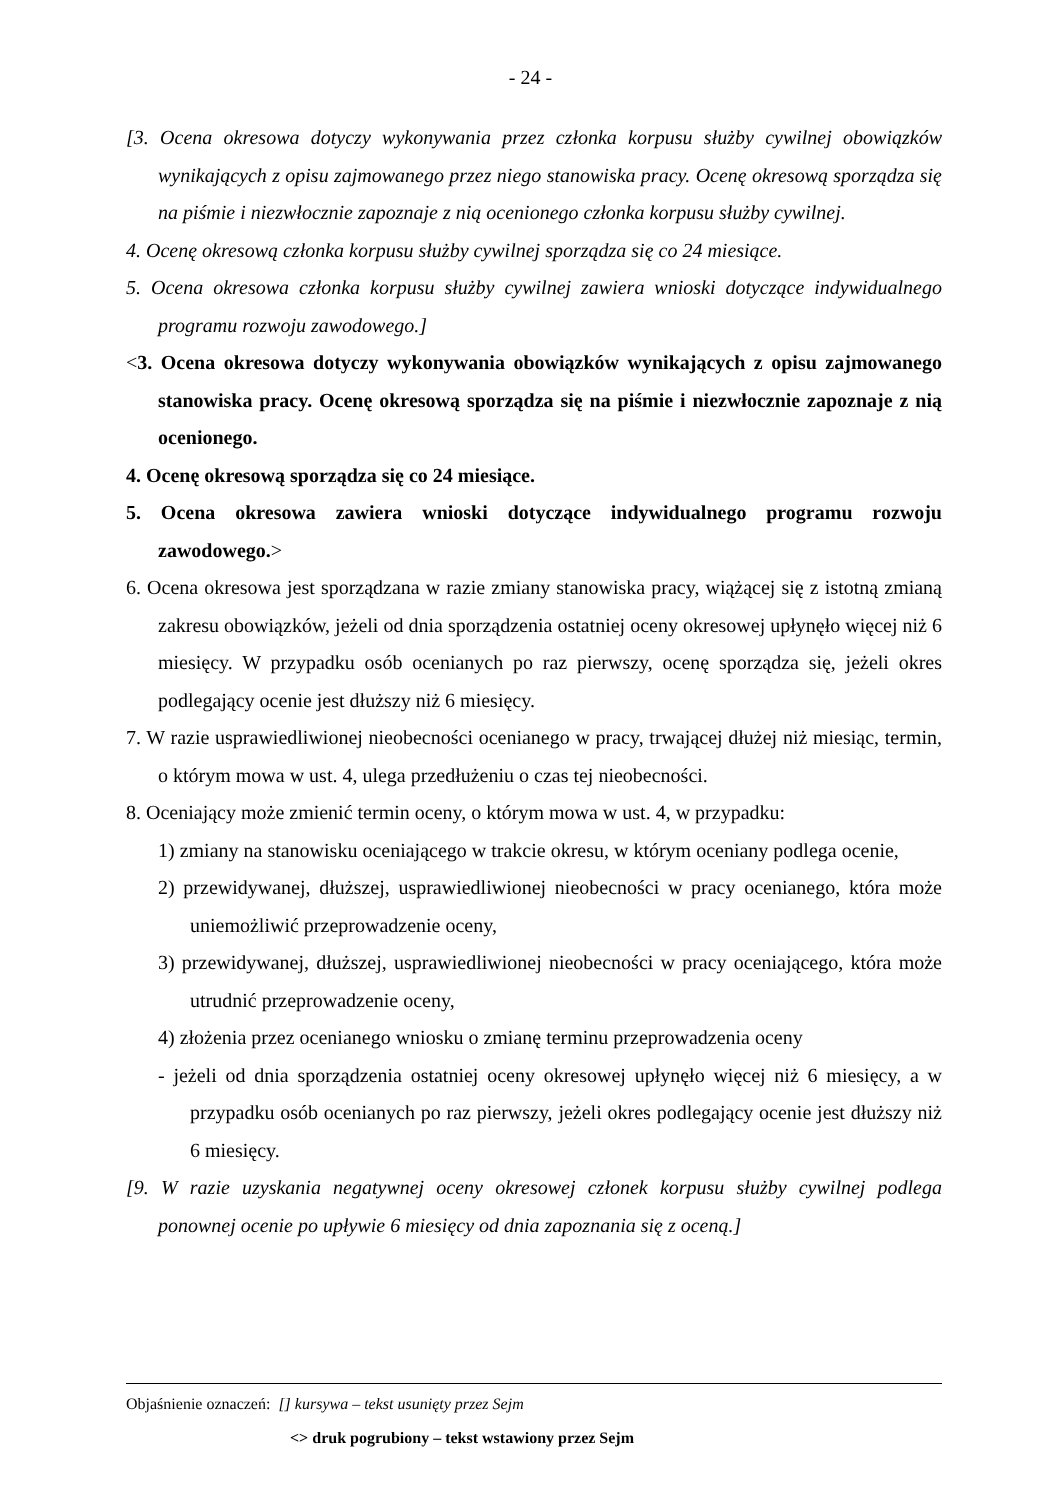- 24 -
[3. Ocena okresowa dotyczy wykonywania przez członka korpusu służby cywilnej obowiązków wynikających z opisu zajmowanego przez niego stanowiska pracy. Ocenę okresową sporządza się na piśmie i niezwłocznie zapoznaje z nią ocenionego członka korpusu służby cywilnej.
4. Ocenę okresową członka korpusu służby cywilnej sporządza się co 24 miesiące.
5. Ocena okresowa członka korpusu służby cywilnej zawiera wnioski dotyczące indywidualnego programu rozwoju zawodowego.]
<3. Ocena okresowa dotyczy wykonywania obowiązków wynikających z opisu zajmowanego stanowiska pracy. Ocenę okresową sporządza się na piśmie i niezwłocznie zapoznaje z nią ocenionego.
4. Ocenę okresową sporządza się co 24 miesiące.
5. Ocena okresowa zawiera wnioski dotyczące indywidualnego programu rozwoju zawodowego.>
6. Ocena okresowa jest sporządzana w razie zmiany stanowiska pracy, wiążącej się z istotną zmianą zakresu obowiązków, jeżeli od dnia sporządzenia ostatniej oceny okresowej upłynęło więcej niż 6 miesięcy. W przypadku osób ocenianych po raz pierwszy, ocenę sporządza się, jeżeli okres podlegający ocenie jest dłuższy niż 6 miesięcy.
7. W razie usprawiedliwionej nieobecności ocenianego w pracy, trwającej dłużej niż miesiąc, termin, o którym mowa w ust. 4, ulega przedłużeniu o czas tej nieobecności.
8. Oceniający może zmienić termin oceny, o którym mowa w ust. 4, w przypadku:
1) zmiany na stanowisku oceniającego w trakcie okresu, w którym oceniany podlega ocenie,
2) przewidywanej, dłuższej, usprawiedliwionej nieobecności w pracy ocenianego, która może uniemożliwić przeprowadzenie oceny,
3) przewidywanej, dłuższej, usprawiedliwionej nieobecności w pracy oceniającego, która może utrudnić przeprowadzenie oceny,
4) złożenia przez ocenianego wniosku o zmianę terminu przeprowadzenia oceny
- jeżeli od dnia sporządzenia ostatniej oceny okresowej upłynęło więcej niż 6 miesięcy, a w przypadku osób ocenianych po raz pierwszy, jeżeli okres podlegający ocenie jest dłuższy niż 6 miesięcy.
[9. W razie uzyskania negatywnej oceny okresowej członek korpusu służby cywilnej podlega ponownej ocenie po upływie 6 miesięcy od dnia zapoznania się z oceną.]
Objaśnienie oznaczeń: [] kursywa – tekst usunięty przez Sejm
<> druk pogrubiony – tekst wstawiony przez Sejm